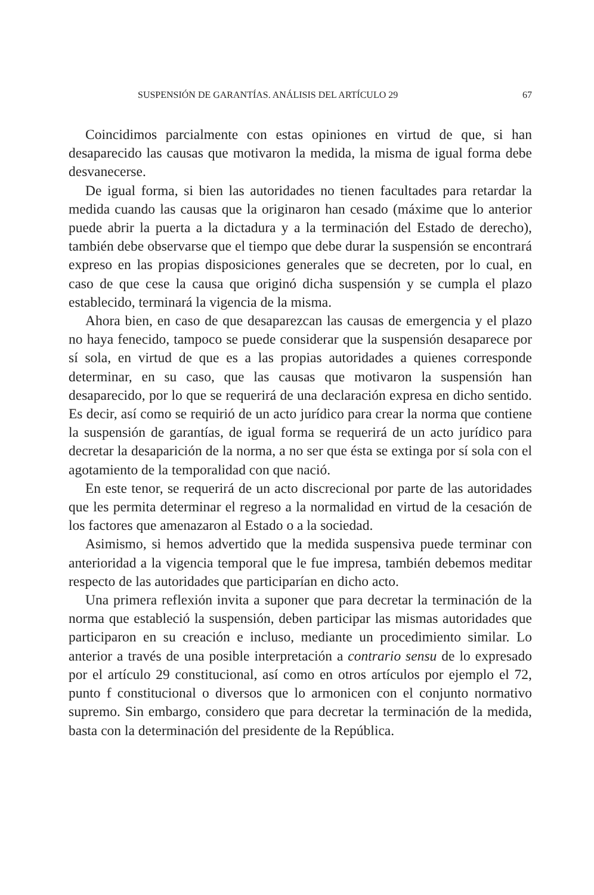SUSPENSIÓN DE GARANTÍAS. ANÁLISIS DEL ARTÍCULO 29 67
Coincidimos parcialmente con estas opiniones en virtud de que, si han desaparecido las causas que motivaron la medida, la misma de igual forma debe desvanecerse.
De igual forma, si bien las autoridades no tienen facultades para retardar la medida cuando las causas que la originaron han cesado (máxime que lo anterior puede abrir la puerta a la dictadura y a la terminación del Estado de derecho), también debe observarse que el tiempo que debe durar la suspensión se encontrará expreso en las propias disposiciones generales que se decreten, por lo cual, en caso de que cese la causa que originó dicha suspensión y se cumpla el plazo establecido, terminará la vigencia de la misma.
Ahora bien, en caso de que desaparezcan las causas de emergencia y el plazo no haya fenecido, tampoco se puede considerar que la suspensión desaparece por sí sola, en virtud de que es a las propias autoridades a quienes corresponde determinar, en su caso, que las causas que motivaron la suspensión han desaparecido, por lo que se requerirá de una declaración expresa en dicho sentido. Es decir, así como se requirió de un acto jurídico para crear la norma que contiene la suspensión de garantías, de igual forma se requerirá de un acto jurídico para decretar la desaparición de la norma, a no ser que ésta se extinga por sí sola con el agotamiento de la temporalidad con que nació.
En este tenor, se requerirá de un acto discrecional por parte de las autoridades que les permita determinar el regreso a la normalidad en virtud de la cesación de los factores que amenazaron al Estado o a la sociedad.
Asimismo, si hemos advertido que la medida suspensiva puede terminar con anterioridad a la vigencia temporal que le fue impresa, también debemos meditar respecto de las autoridades que participarían en dicho acto.
Una primera reflexión invita a suponer que para decretar la terminación de la norma que estableció la suspensión, deben participar las mismas autoridades que participaron en su creación e incluso, mediante un procedimiento similar. Lo anterior a través de una posible interpretación a contrario sensu de lo expresado por el artículo 29 constitucional, así como en otros artículos por ejemplo el 72, punto f constitucional o diversos que lo armonicen con el conjunto normativo supremo. Sin embargo, considero que para decretar la terminación de la medida, basta con la determinación del presidente de la República.